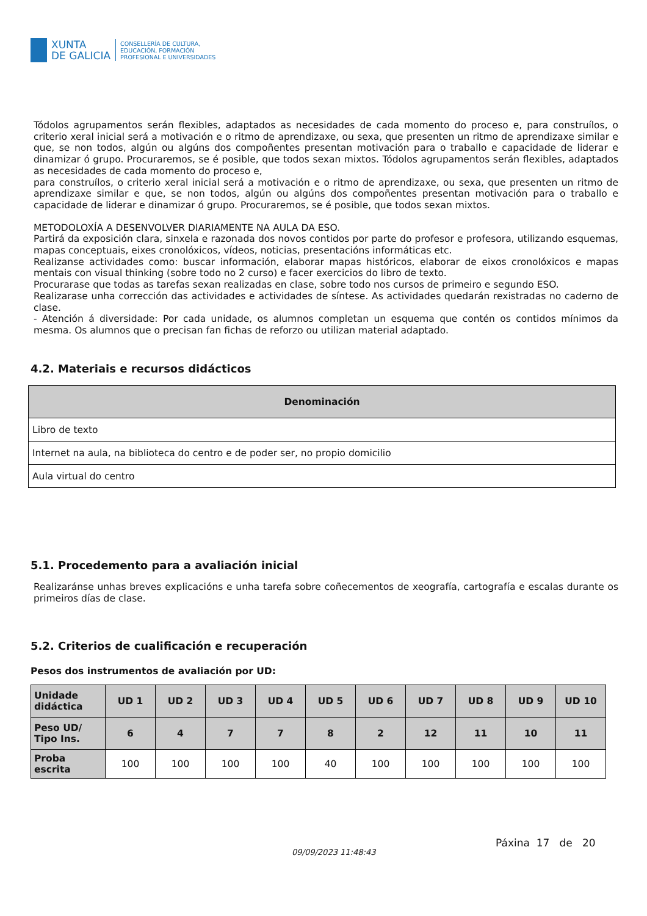XUNTA
DE GALICIA
CONSELLERÍA DE CULTURA,
EDUCACIÓN, FORMACIÓN
PROFESIONAL E UNIVERSIDADES
Tódolos agrupamentos serán flexibles, adaptados as necesidades de cada momento do proceso e, para construílos, o criterio xeral inicial será a motivación e o ritmo de aprendizaxe, ou sexa, que presenten un ritmo de aprendizaxe similar e que, se non todos, algún ou algúns dos compoñentes presentan motivación para o traballo e capacidade de liderar e dinamizar ó grupo. Procuraremos, se é posible, que todos sexan mixtos. Tódolos agrupamentos serán flexibles, adaptados as necesidades de cada momento do proceso e,
para construílos, o criterio xeral inicial será a motivación e o ritmo de aprendizaxe, ou sexa, que presenten un ritmo de aprendizaxe similar e que, se non todos, algún ou algúns dos compoñentes presentan motivación para o traballo e capacidade de liderar e dinamizar ó grupo. Procuraremos, se é posible, que todos sexan mixtos.
METODOLOXÍA A DESENVOLVER DIARIAMENTE NA AULA DA ESO.
Partirá da exposición clara, sinxela e razonada dos novos contidos por parte do profesor e profesora, utilizando esquemas, mapas conceptuais, eixes cronolóxicos, vídeos, noticias, presentacións informáticas etc.
Realizanse actividades como: buscar información, elaborar mapas históricos, elaborar de eixos cronolóxicos e mapas mentais con visual thinking (sobre todo no 2 curso) e facer exercicios do libro de texto.
Procurarase que todas as tarefas sexan realizadas en clase, sobre todo nos cursos de primeiro e segundo ESO.
Realizarase unha corrección das actividades e actividades de síntese. As actividades quedarán rexistradas no caderno de clase.
- Atención á diversidade: Por cada unidade, os alumnos completan un esquema que contén os contidos mínimos da mesma. Os alumnos que o precisan fan fichas de reforzo ou utilizan material adaptado.
4.2. Materiais e recursos didácticos
| Denominación |
| --- |
| Libro de texto |
| Internet na aula, na biblioteca do centro e de poder ser, no propio domicilio |
| Aula virtual do centro |
5.1. Procedemento para a avaliación inicial
Realizaránse unhas breves explicacións e unha tarefa sobre coñecementos de xeografía, cartografía e escalas durante os primeiros días de clase.
5.2. Criterios de cualificación e recuperación
Pesos dos instrumentos de avaliación por UD:
| Unidade didáctica | UD 1 | UD 2 | UD 3 | UD 4 | UD 5 | UD 6 | UD 7 | UD 8 | UD 9 | UD 10 |
| --- | --- | --- | --- | --- | --- | --- | --- | --- | --- | --- |
| Peso UD/ Tipo Ins. | 6 | 4 | 7 | 7 | 8 | 2 | 12 | 11 | 10 | 11 |
| Proba escrita | 100 | 100 | 100 | 100 | 40 | 100 | 100 | 100 | 100 | 100 |
Páxina 17 de 20
09/09/2023 11:48:43